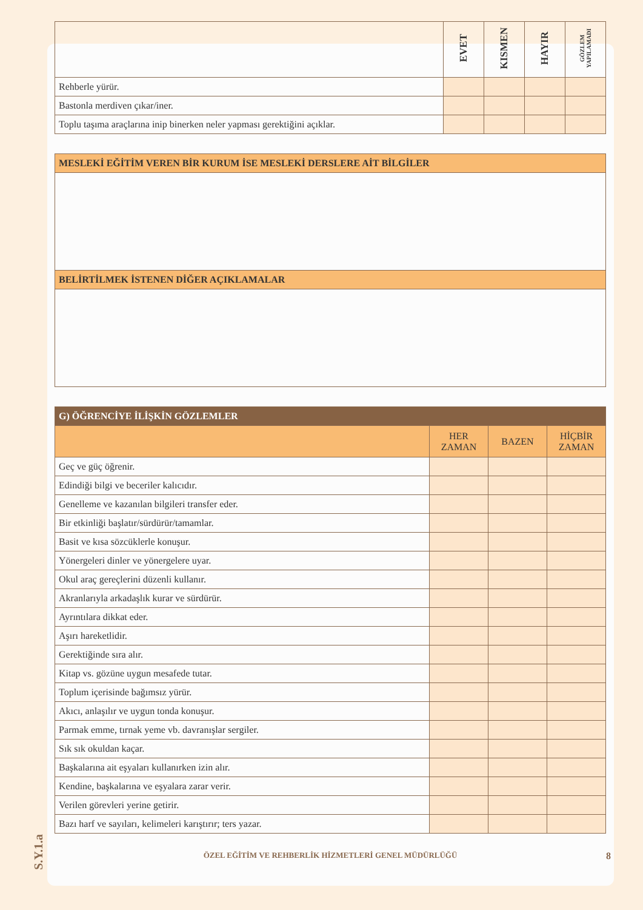S.Y.1.a
| | EVET | KISMEN | HAYIR | GÖZLEM YAPILAMADI |
| Rehberle yürür. | | | | |
| Bastonla merdiven çıkar/iner. | | | | |
| Toplu taşıma araçlarına inip binerken neler yapması gerektiğini açıklar. | | | | |
| MESLEKİ EĞİTİM VEREN BİR KURUM İSE MESLEKİ DERSLERE AİT BİLGİLER |
| BELİRTİLMEK İSTENEN DİĞER AÇIKLAMALAR |
| G) ÖĞRENCİYE İLİŞKİN GÖZLEMLER | | | |
| | HER ZAMAN | BAZEN | HİÇBİR ZAMAN |
| Geç ve güç öğrenir. | | | |
| Edindiği bilgi ve beceriler kalıcıdır. | | | |
| Genelleme ve kazanılan bilgileri transfer eder. | | | |
| Bir etkinliği başlatır/sürdürür/tamamlar. | | | |
| Basit ve kısa sözcüklerle konuşur. | | | |
| Yönergeleri dinler ve yönergelere uyar. | | | |
| Okul araç gereçlerini düzenli kullanır. | | | |
| Akranlarıyla arkadaşlık kurar ve sürdürür. | | | |
| Ayrıntılara dikkat eder. | | | |
| Aşırı hareketlidir. | | | |
| Gerektiğinde sıra alır. | | | |
| Kitap vs. gözüne uygun mesafede tutar. | | | |
| Toplum içerisinde bağımsız yürür. | | | |
| Akıcı, anlaşılır ve uygun tonda konuşur. | | | |
| Parmak emme, tırnak yeme vb. davranışlar sergiler. | | | |
| Sık sık okuldan kaçar. | | | |
| Başkalarına ait eşyaları kullanırken izin alır. | | | |
| Kendine, başkalarına ve eşyalara zarar verir. | | | |
| Verilen görevleri yerine getirir. | | | |
| Bazı harf ve sayıları, kelimeleri karıştırır; ters yazar. | | | |
ÖZEL EĞİTİM VE REHBERLİK HİZMETLERİ GENEL MÜDÜRLÜĞÜ
8